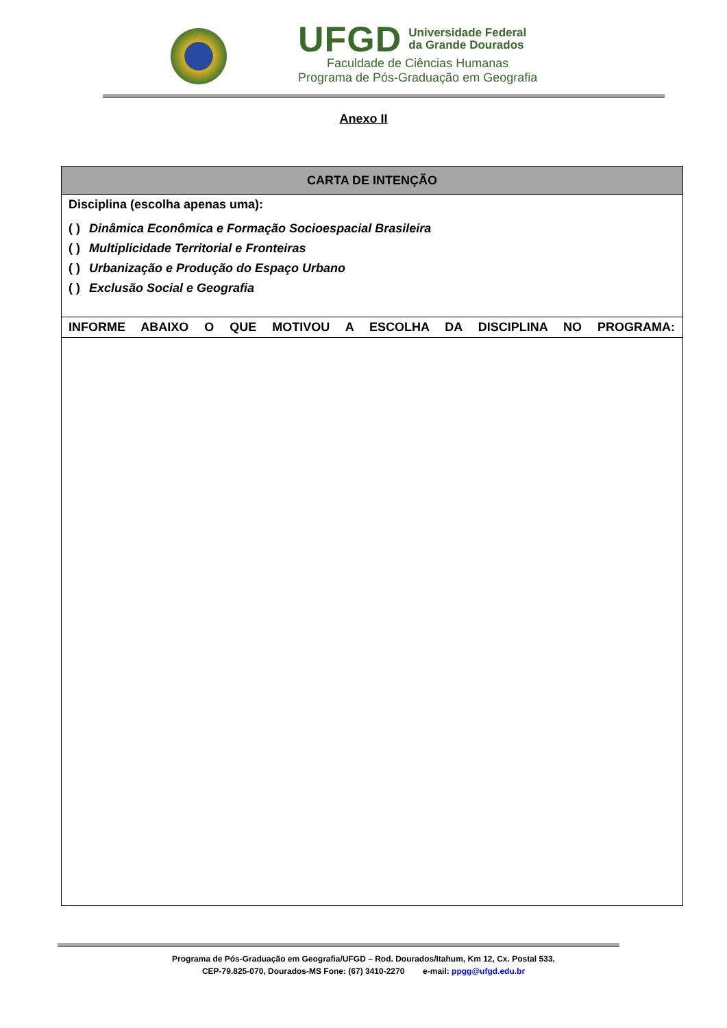UFGD Universidade Federal
da Grande Dourados
Faculdade de Ciências Humanas
Programa de Pós-Graduação em Geografia
Anexo II
| CARTA DE INTENÇÃO |
| --- |
| Disciplina (escolha apenas uma): ( ) Dinâmica Econômica e Formação Socioespacial Brasileira ( ) Multiplicidade Territorial e Fronteiras ( ) Urbanização e Produção do Espaço Urbano ( ) Exclusão Social e Geografia |
| INFORME ABAIXO O QUE MOTIVOU A ESCOLHA DA DISCIPLINA NO PROGRAMA: |
Programa de Pós-Graduação em Geografia/UFGD – Rod. Dourados/Itahum, Km 12, Cx. Postal 533,
CEP-79.825-070, Dourados-MS Fone: (67) 3410-2270 e-mail: ppgg@ufgd.edu.br